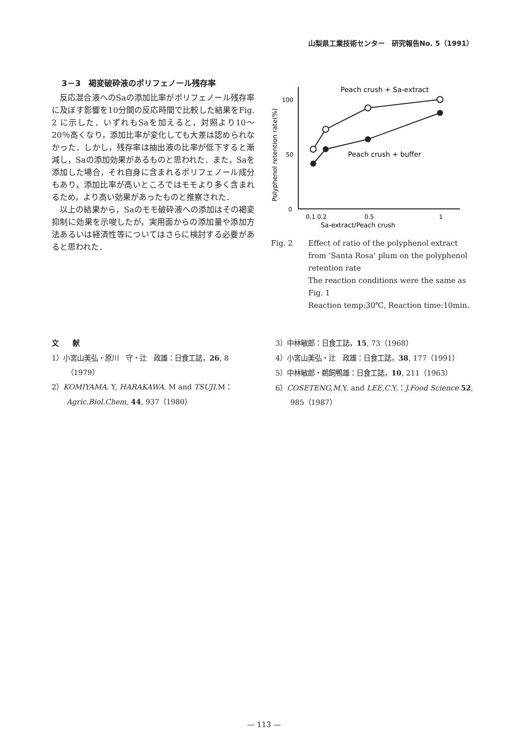山梨県工業技術センター　研究報告No. 5（1991）
3－3　褐変破砕液のポリフェノール残存率
反応混合液へのSaの添加比率がポリフェノール残存率に及ぼす影響を10分間の反応時間で比較した結果をFig. 2 に示した．いずれもSaを加えると，対照より10～20％高くなり，添加比率が変化しても大差は認められなかった．しかし，残存率は抽出液の比率が低下すると漸減し，Saの添加効果があるものと思われた．また，Saを添加した場合，それ自身に含まれるポリフェノール成分もあり，添加比率が高いところではモモより多く含まれるため，より高い効果があったものと推察された．
以上の結果から，Saのモモ破砕液への添加はその褐変抑制に効果を示唆したが，実用面からの添加量や添加方法あるいは経済性等についてはさらに検討する必要があると思われた．
Polyphenol retention rate(%)
100
50
0
0.1 0.2
0.5
1
Sa-extract/Peach crush
Peach crush + Sa-extract
Peach crush + buffer
Fig. 2 Effect of ratio of the polyphenol extract from ‘Santa Rosa’ plum on the polyphenol retention rate
The reaction conditions were the same as Fig. 1
Reaction temp:30℃, Reaction time:10min.
文　　献
1）小宮山美弘・原川　守・辻　政雄：日食工誌，26, 8（1979）
2）KOMIYAMA. Y, HARAKAWA. M and TSUJI.M：Agric.Biol.Chem, 44, 937（1980）
3）中林敏郎：日食工誌，15, 73（1968）
4）小宮山美弘・辻　政雄：日食工誌，38, 177（1991）
5）中林敏郎・鵜飼鴨雄：日食工誌，10, 211（1963）
6）COSETENG,M.Y. and LEE,C.Y.：J.Food Science 52, 985（1987）
— 113 —